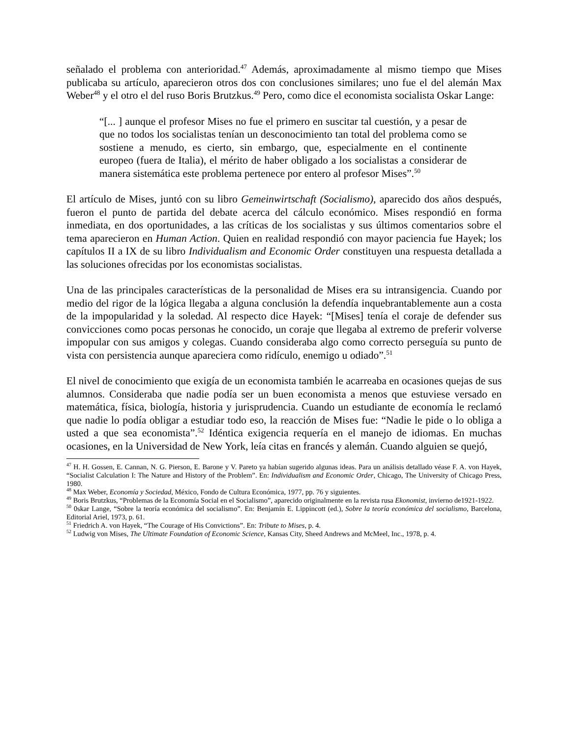señalado el problema con anterioridad.<sup>47</sup> Además, aproximadamente al mismo tiempo que Mises publicaba su artículo, aparecieron otros dos con conclusiones similares; uno fue el del alemán Max Weber<sup>48</sup> y el otro el del ruso Boris Brutzkus.<sup>49</sup> Pero, como dice el economista socialista Oskar Lange:
“[... ] aunque el profesor Mises no fue el primero en suscitar tal cuestión, y a pesar de que no todos los socialistas tenían un desconocimiento tan total del problema como se sostiene a menudo, es cierto, sin embargo, que, especialmente en el continente europeo (fuera de Italia), el mérito de haber obligado a los socialistas a considerar de manera sistemática este problema pertenece por entero al profesor Mises”.<sup>50</sup>
El artículo de Mises, juntó con su libro Gemeinwirtschaft (Socialismo), aparecido dos años después, fueron el punto de partida del debate acerca del cálculo económico. Mises respondió en forma inmediata, en dos oportunidades, a las críticas de los socialistas y sus últimos comentarios sobre el tema aparecieron en Human Action. Quien en realidad respondió con mayor paciencia fue Hayek; los capítulos II a IX de su libro Individualism and Economic Order constituyen una respuesta detallada a las soluciones ofrecidas por los economistas socialistas.
Una de las principales características de la personalidad de Mises era su intransigencia. Cuando por medio del rigor de la lógica llegaba a alguna conclusión la defendía inquebrantablemente aun a costa de la impopularidad y la soledad. Al respecto dice Hayek: “[Mises] tenía el coraje de defender sus convicciones como pocas personas he conocido, un coraje que llegaba al extremo de preferir volverse impopular con sus amigos y colegas. Cuando consideraba algo como correcto perseguía su punto de vista con persistencia aunque apareciera como ridículo, enemigo u odiado”.<sup>51</sup>
El nivel de conocimiento que exigía de un economista también le acarreaba en ocasiones quejas de sus alumnos. Consideraba que nadie podía ser un buen economista a menos que estuviese versado en matemática, física, biología, historia y jurisprudencia. Cuando un estudiante de economía le reclamó que nadie lo podía obligar a estudiar todo eso, la reacción de Mises fue: “Nadie le pide o lo obliga a usted a que sea economista”.<sup>52</sup> Idéntica exigencia requería en el manejo de idiomas. En muchas ocasiones, en la Universidad de New York, leía citas en francés y alemán. Cuando alguien se quejó,
<sup>47</sup> H. H. Gossen, E. Cannan, N. G. Pierson, E. Barone y V. Pareto ya habían sugerido algunas ideas. Para un análisis detallado véase F. A. von Hayek, “Socialist Calculation I: The Nature and History of the Problem”. En: Individualism and Economic Order, Chicago, The University of Chicago Press, 1980.
<sup>48</sup> Max Weber, Economía y Sociedad, México, Fondo de Cultura Económica, 1977, pp. 76 y siguientes.
<sup>49</sup> Boris Brutzkus, “Problemas de la Economía Social en el Socialismo”, aparecido originalmente en la revista rusa Ekonomist, invierno de1921-1922.
<sup>50</sup> 0skar Lange, “Sobre la teoría económica del socialismo”. En: Benjamín E. Lippincott (ed.), Sobre la teoría económica del socialismo, Barcelona, Editorial Ariel, 1973, p. 61.
<sup>51</sup> Friedrich A. von Hayek, “The Courage of His Convictions”. En: Tribute to Mises, p. 4.
<sup>52</sup> Ludwig von Mises, The Ultimate Foundation of Economic Science, Kansas City, Sheed Andrews and McMeel, Inc., 1978, p. 4.